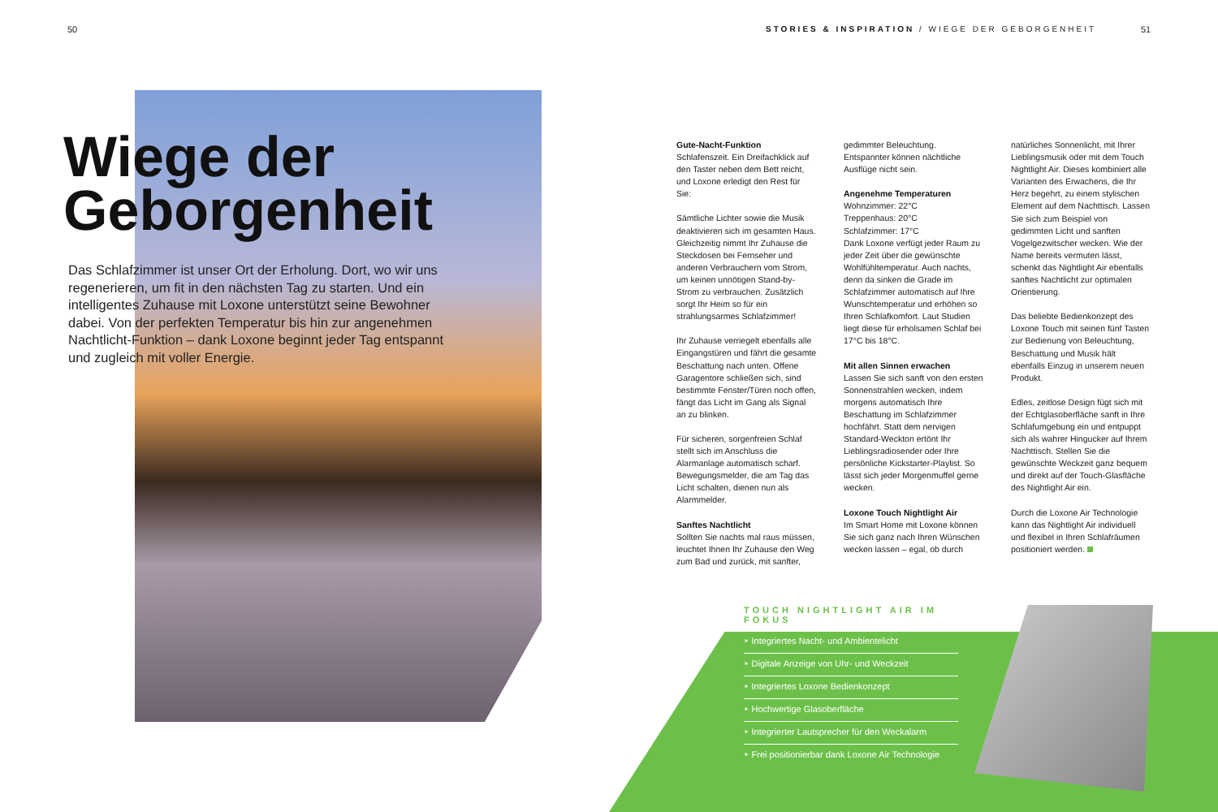50
STORIES & INSPIRATION / WIEGE DER GEBORGENHEIT
51
Wiege der Geborgenheit
Das Schlafzimmer ist unser Ort der Erholung. Dort, wo wir uns regenerieren, um fit in den nächsten Tag zu starten. Und ein intelligentes Zuhause mit Loxone unterstützt seine Bewohner dabei. Von der perfekten Temperatur bis hin zur angenehmen Nachtlicht-Funktion – dank Loxone beginnt jeder Tag entspannt und zugleich mit voller Energie.
Gute-Nacht-Funktion
Schlafenszeit. Ein Dreifachklick auf den Taster neben dem Bett reicht, und Loxone erledigt den Rest für Sie:
Sämtliche Lichter sowie die Musik deaktivieren sich im gesamten Haus. Gleichzeitig nimmt Ihr Zuhause die Steckdosen bei Fernseher und anderen Verbrauchern vom Strom, um keinen unnötigen Stand-by-Strom zu verbrauchen. Zusätzlich sorgt Ihr Heim so für ein strahlungsarmes Schlafzimmer!
Ihr Zuhause verriegelt ebenfalls alle Eingangstüren und fährt die gesamte Beschattung nach unten. Offene Garagentore schließen sich, sind bestimmte Fenster/Türen noch offen, fängt das Licht im Gang als Signal an zu blinken.
Für sicheren, sorgenfreien Schlaf stellt sich im Anschluss die Alarmanlage automatisch scharf. Bewegungsmelder, die am Tag das Licht schalten, dienen nun als Alarmmelder.
Sanftes Nachtlicht
Sollten Sie nachts mal raus müssen, leuchtet Ihnen Ihr Zuhause den Weg zum Bad und zurück, mit sanfter, gedimmter Beleuchtung. Entspannter können nächtliche Ausflüge nicht sein.
Angenehme Temperaturen
Wohnzimmer: 22°C
Treppenhaus: 20°C
Schlafzimmer: 17°C
Dank Loxone verfügt jeder Raum zu jeder Zeit über die gewünschte Wohlfühltemperatur. Auch nachts, denn da sinken die Grade im Schlafzimmer automatisch auf Ihre Wunschtemperatur und erhöhen so Ihren Schlafkomfort. Laut Studien liegt diese für erholsamen Schlaf bei 17°C bis 18°C.
Mit allen Sinnen erwachen
Lassen Sie sich sanft von den ersten Sonnenstrahlen wecken, indem morgens automatisch Ihre Beschattung im Schlafzimmer hochfährt. Statt dem nervigen Standard-Weckton ertönt Ihr Lieblingsradiosender oder Ihre persönliche Kickstarter-Playlist. So lässt sich jeder Morgenmuffel gerne wecken.
Loxone Touch Nightlight Air
Im Smart Home mit Loxone können Sie sich ganz nach Ihren Wünschen wecken lassen – egal, ob durch natürliches Sonnenlicht, mit Ihrer Lieblingsmusik oder mit dem Touch Nightlight Air. Dieses kombiniert alle Varianten des Erwachens, die Ihr Herz begehrt, zu einem stylischen Element auf dem Nachttisch. Lassen Sie sich zum Beispiel von gedimmten Licht und sanften Vogelgezwitscher wecken. Wie der Name bereits vermuten lässt, schenkt das Nightlight Air ebenfalls sanftes Nachtlicht zur optimalen Orientierung.
Das beliebte Bedienkonzept des Loxone Touch mit seinen fünf Tasten zur Bedienung von Beleuchtung, Beschattung und Musik hält ebenfalls Einzug in unserem neuen Produkt.
Edles, zeitlose Design fügt sich mit der Echtglasoberfläche sanft in Ihre Schlafumgebung ein und entpuppt sich als wahrer Hingucker auf Ihrem Nachttisch. Stellen Sie die gewünschte Weckzeit ganz bequem und direkt auf der Touch-Glasfläche des Nightlight Air ein.
Durch die Loxone Air Technologie kann das Nightlight Air individuell und flexibel in Ihren Schlafräumen positioniert werden.
TOUCH NIGHTLIGHT AIR IM FOKUS
‣ Integriertes Nacht- und Ambientelicht
‣ Digitale Anzeige von Uhr- und Weckzeit
‣ Integriertes Loxone Bedienkonzept
‣ Hochwertige Glasoberfläche
‣ Integrierter Lautsprecher für den Weckalarm
‣ Frei positionierbar dank Loxone Air Technologie